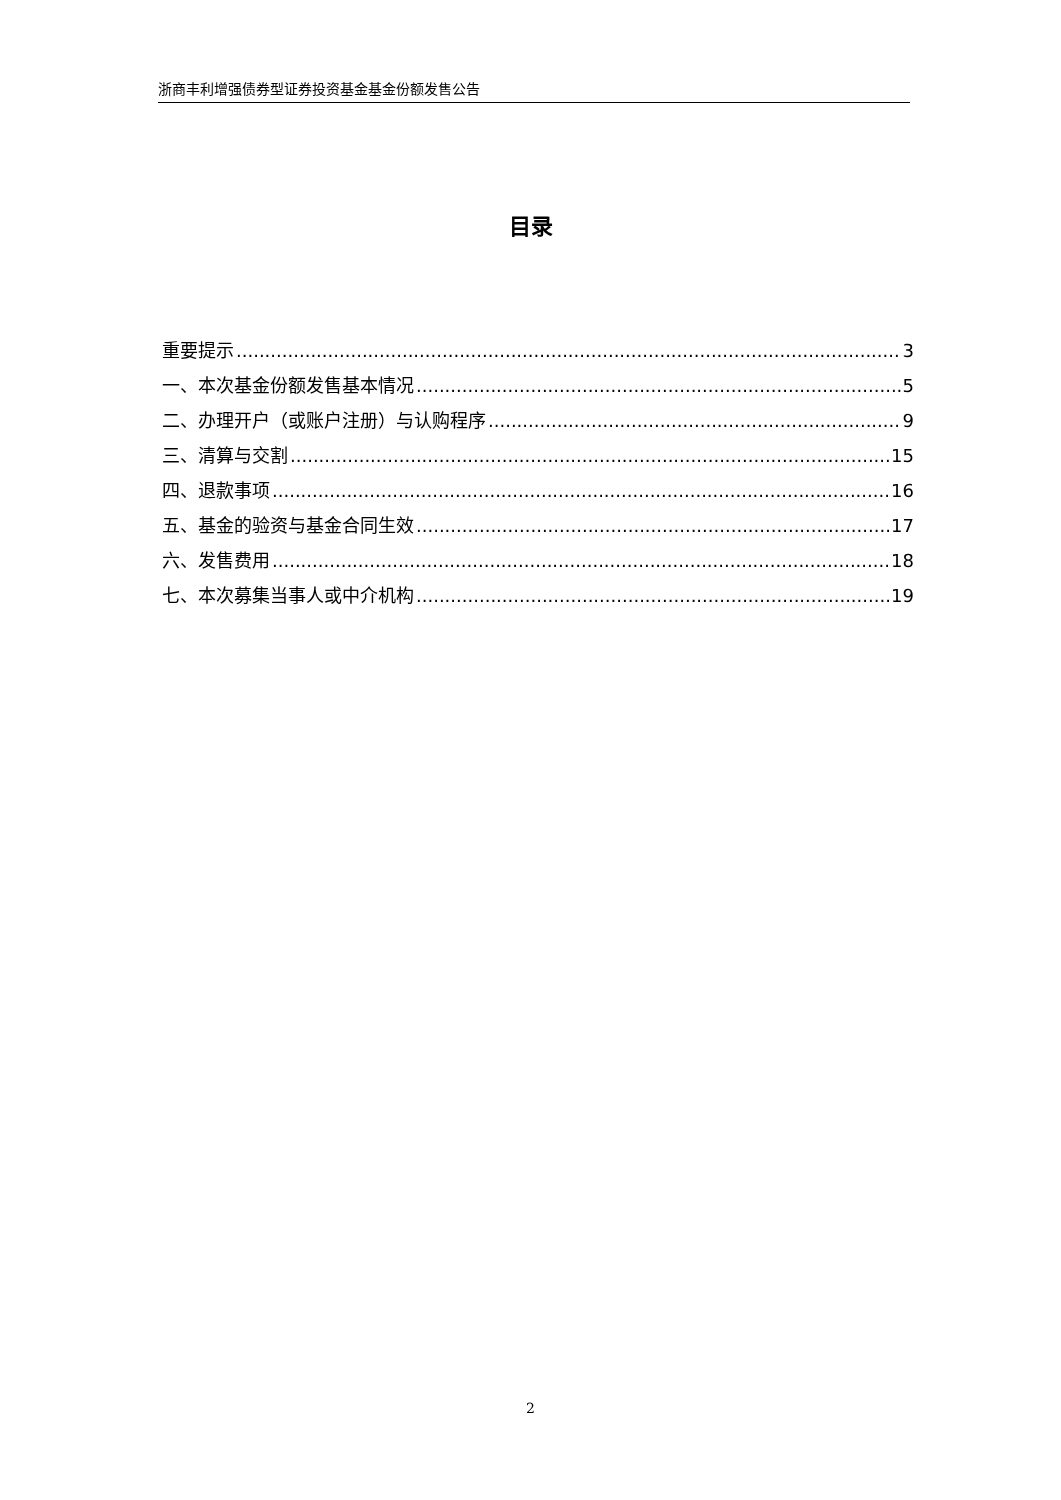浙商丰利增强债券型证券投资基金基金份额发售公告
目录
重要提示 3
一、本次基金份额发售基本情况 5
二、办理开户（或账户注册）与认购程序 9
三、清算与交割 15
四、退款事项 16
五、基金的验资与基金合同生效 17
六、发售费用 18
七、本次募集当事人或中介机构 19
2